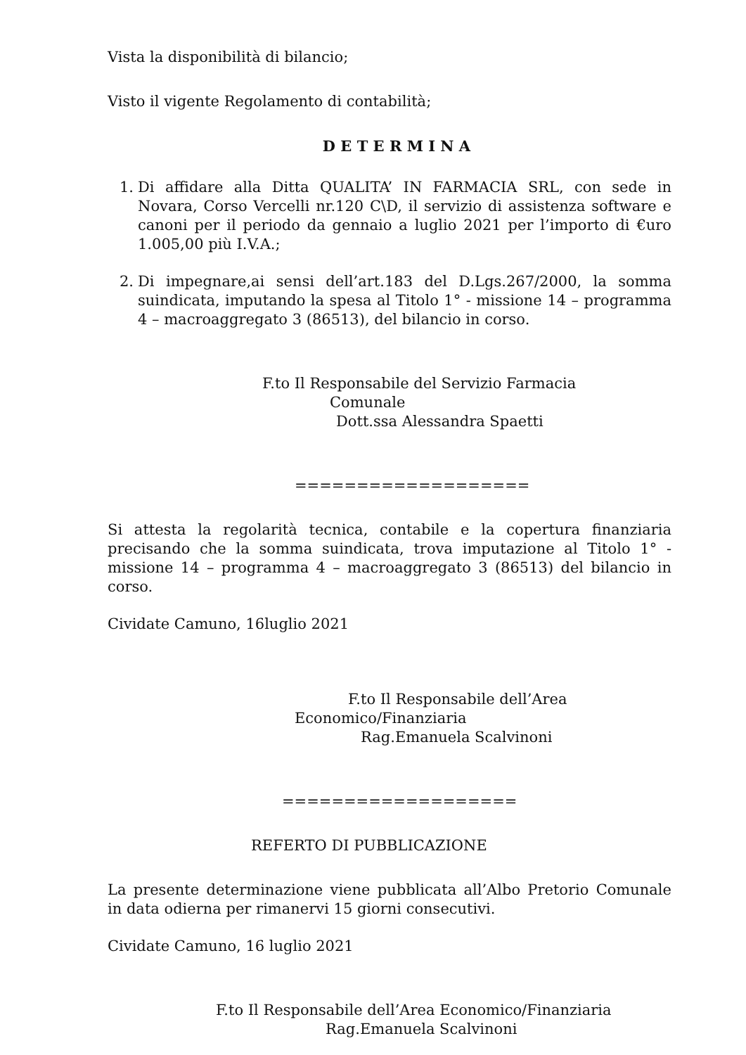Vista la disponibilità di bilancio;
Visto il vigente Regolamento di contabilità;
D E T E R M I N A
1. Di affidare alla Ditta QUALITA’ IN FARMACIA SRL, con sede in Novara, Corso Vercelli nr.120 C\D, il servizio di assistenza software e canoni per il periodo da gennaio a luglio 2021 per l’importo di €uro 1.005,00 più I.V.A.;
2. Di impegnare,ai sensi dell’art.183 del D.Lgs.267/2000, la somma suindicata, imputando la spesa al Titolo 1° - missione 14 – programma 4 – macroaggregato 3 (86513), del bilancio in corso.
F.to Il Responsabile del Servizio Farmacia
Comunale
Dott.ssa Alessandra Spaetti
===================
Si attesta la regolarità tecnica, contabile e la copertura finanziaria precisando che la somma suindicata, trova imputazione al Titolo 1° - missione 14 – programma 4 – macroaggregato 3 (86513) del bilancio in corso.
Cividate Camuno, 16luglio 2021
F.to Il Responsabile dell’Area
Economico/Finanziaria
Rag.Emanuela Scalvinoni
===================
REFERTO DI PUBBLICAZIONE
La presente determinazione viene pubblicata all’Albo Pretorio Comunale in data odierna per rimanervi 15 giorni consecutivi.
Cividate Camuno, 16 luglio 2021
F.to Il Responsabile dell’Area Economico/Finanziaria
Rag.Emanuela Scalvinoni